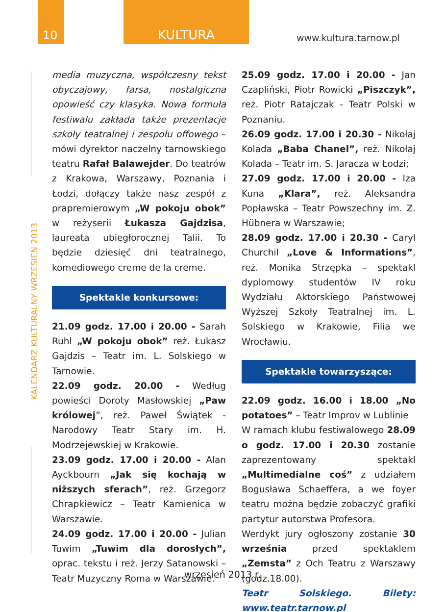10 KULTURA
www.kultura.tarnow.pl
KALENDARZ KULTURALNY WRZESIEŃ 2013
media muzyczna, współczesny tekst obyczajowy, farsa, nostalgiczna opowieść czy klasyka. Nowa formuła festiwalu zakłada także prezentacje szkoły teatralnej i zespołu offowego – mówi dyrektor naczelny tarnowskiego teatru Rafał Balawejder. Do teatrów z Krakowa, Warszawy, Poznania i Łodzi, dołączy także nasz zespół z prapremierowym „W pokoju obok” w reżyserii Łukasza Gajdzisa, laureata ubiegłorocznej Talii. To będzie dziesięć dni teatralnego, komediowego creme de la creme.
Spektakle konkursowe:
21.09 godz. 17.00 i 20.00 - Sarah Ruhl „W pokoju obok” reż. Łukasz Gajdzis – Teatr im. L. Solskiego w Tarnowie.
22.09 godz. 20.00 - Według powieści Doroty Masłowskiej „Paw królowej”, reż. Paweł Świątek - Narodowy Teatr Stary im. H. Modrzejewskiej w Krakowie.
23.09 godz. 17.00 i 20.00 - Alan Ayckbourn „Jak się kochają w niższych sferach”, reż. Grzegorz Chrapkiewicz – Teatr Kamienica w Warszawie.
24.09 godz. 17.00 i 20.00 - Julian Tuwim „Tuwim dla dorosłych”, oprac. tekstu i reż. Jerzy Satanowski – Teatr Muzyczny Roma w Warszawie.
25.09 godz. 17.00 i 20.00 - Jan Czapliński, Piotr Rowicki „Piszczyk”, reż. Piotr Ratajczak - Teatr Polski w Poznaniu.
26.09 godz. 17.00 i 20.30 - Nikołaj Kolada „Baba Chanel”, reż. Nikołaj Kolada – Teatr im. S. Jaracza w Łodzi;
27.09 godz. 17.00 i 20.00 - Iza Kuna „Klara”, reż. Aleksandra Popławska – Teatr Powszechny im. Z. Hübnera w Warszawie;
28.09 godz. 17.00 i 20.30 - Caryl Churchil „Love & Informations”, reż. Monika Strzępka – spektakl dyplomowy studentów IV roku Wydziału Aktorskiego Państwowej Wyższej Szkoły Teatralnej im. L. Solskiego w Krakowie, Filia we Wrocławiu.
Spektakle towarzyszące:
22.09 godz. 16.00 i 18.00 „No potatoes” – Teatr Improv w Lublinie
W ramach klubu festiwalowego 28.09 o godz. 17.00 i 20.30 zostanie zaprezentowany spektakl „Multimedialne coś” z udziałem Bogusława Schaeffera, a we foyer teatru można będzie zobaczyć grafiki partytur autorstwa Profesora.
Werdykt jury ogłoszony zostanie 30 września przed spektaklem „Zemsta” z Och Teatru z Warszawy (godz.18.00).
Teatr Solskiego. Bilety: www.teatr.tarnow.pl
wrzesień 2013 r.